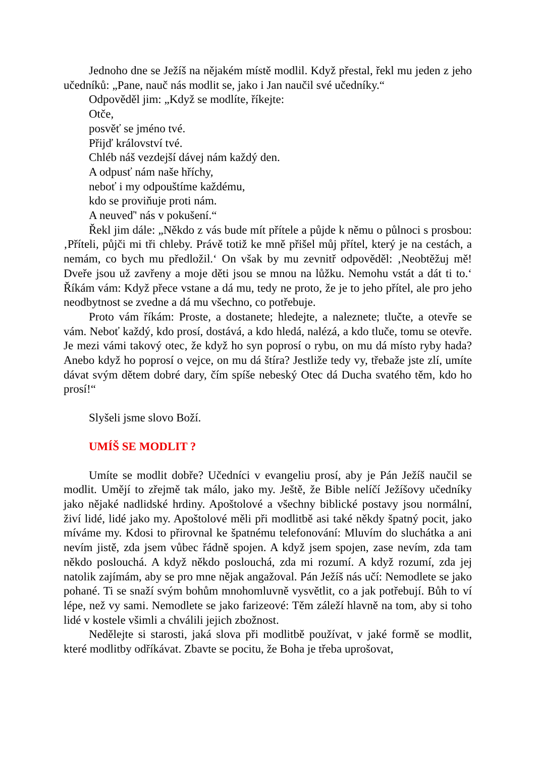Jednoho dne se Ježíš na nějakém místě modlil. Když přestal, řekl mu jeden z jeho učedníků: „Pane, nauč nás modlit se, jako i Jan naučil své učedníky.“
Odpověděl jim: „Když se modlíte, říkejte:
Otče,
posvěť se jméno tvé.
Přijď království tvé.
Chléb náš vezdejší dávej nám každý den.
A odpusť nám naše hříchy,
neboť i my odpouštíme každému,
kdo se proviňuje proti nám.
A neuveď' nás v pokušení.“
Řekl jim dále: „Někdo z vás bude mít přítele a půjde k němu o půlnoci s prosbou: ‚Příteli, půjči mi tři chleby. Právě totiž ke mně přišel můj přítel, který je na cestách, a nemám, co bych mu předložil.‘ On však by mu zevnitř odpověděl: ‚Neobtěžuj mě! Dveře jsou už zavřeny a moje děti jsou se mnou na lůžku. Nemohu vstát a dát ti to.‘ Říkám vám: Když přece vstane a dá mu, tedy ne proto, že je to jeho přítel, ale pro jeho neodbytnost se zvedne a dá mu všechno, co potřebuje.
Proto vám říkám: Proste, a dostanete; hledejte, a naleznete; tlučte, a otevře se vám. Neboť každý, kdo prosí, dostává, a kdo hledá, nalézá, a kdo tluče, tomu se otevře. Je mezi vámi takový otec, že když ho syn poprosí o rybu, on mu dá místo ryby hada? Anebo když ho poprosí o vejce, on mu dá štíra? Jestliže tedy vy, třebaže jste zlí, umíte dávat svým dětem dobré dary, čím spíše nebeský Otec dá Ducha svatého těm, kdo ho prosí!“
Slyšeli jsme slovo Boží.
UMÍŠ SE MODLIT ?
Umíte se modlit dobře? Učedníci v evangeliu prosí, aby je Pán Ježíš naučil se modlit. Umějí to zřejmě tak málo, jako my. Ještě, že Bible nelíčí Ježíšovy učedníky jako nějaké nadlidské hrdiny. Apoštolové a všechny biblické postavy jsou normální, živí lidé, lidé jako my. Apoštolové měli při modlitbě asi také někdy špatný pocit, jako míváme my. Kdosi to přirovnal ke špatnému telefonování: Mluvím do sluchátka a ani nevím jistě, zda jsem vůbec řádně spojen. A když jsem spojen, zase nevím, zda tam někdo poslouchá. A když někdo poslouchá, zda mi rozumí. A když rozumí, zda jej natolik zajímám, aby se pro mne nějak angažoval. Pán Ježíš nás učí: Nemodlete se jako pohané. Ti se snaží svým bohům mnohomluvně vysvětlit, co a jak potřebují. Bůh to ví lépe, než vy sami. Nemodlete se jako farizeové: Těm záleží hlavně na tom, aby si toho lidé v kostele všimli a chválili jejich zbožnost.
Nedělejte si starosti, jaká slova při modlitbě používat, v jaké formě se modlit, které modlitby odříkávat. Zbavte se pocitu, že Boha je třeba uprošovat,